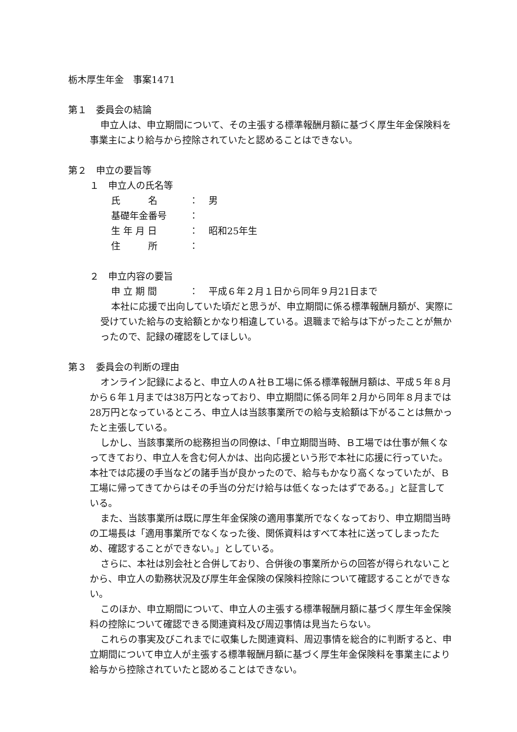栃木厚生年金　事案1471
第１　委員会の結論
申立人は、申立期間について、その主張する標準報酬月額に基づく厚生年金保険料を事業主により給与から控除されていたと認めることはできない。
第２　申立の要旨等
１　申立人の氏名等
氏　　　名 ： 男
基礎年金番号 ：
生 年 月 日 ： 昭和25年生
住　　　所 ：
２　申立内容の要旨
申 立 期 間 ： 平成６年２月１日から同年９月21日まで
本社に応援で出向していた頃だと思うが、申立期間に係る標準報酬月額が、実際に受けていた給与の支給額とかなり相違している。退職まで給与は下がったことが無かったので、記録の確認をしてほしい。
第３　委員会の判断の理由
オンライン記録によると、申立人のＡ社Ｂ工場に係る標準報酬月額は、平成５年８月から６年１月までは38万円となっており、申立期間に係る同年２月から同年８月までは28万円となっているところ、申立人は当該事業所での給与支給額は下がることは無かったと主張している。
しかし、当該事業所の総務担当の同僚は、「申立期間当時、Ｂ工場では仕事が無くなってきており、申立人を含む何人かは、出向応援という形で本社に応援に行っていた。本社では応援の手当などの諸手当が良かったので、給与もかなり高くなっていたが、Ｂ工場に帰ってきてからはその手当の分だけ給与は低くなったはずである。」と証言している。
また、当該事業所は既に厚生年金保険の適用事業所でなくなっており、申立期間当時の工場長は「適用事業所でなくなった後、関係資料はすべて本社に送ってしまったため、確認することができない。」としている。
さらに、本社は別会社と合併しており、合併後の事業所からの回答が得られないことから、申立人の勤務状況及び厚生年金保険の保険料控除について確認することができない。
このほか、申立期間について、申立人の主張する標準報酬月額に基づく厚生年金保険料の控除について確認できる関連資料及び周辺事情は見当たらない。
これらの事実及びこれまでに収集した関連資料、周辺事情を総合的に判断すると、申立期間について申立人が主張する標準報酬月額に基づく厚生年金保険料を事業主により給与から控除されていたと認めることはできない。